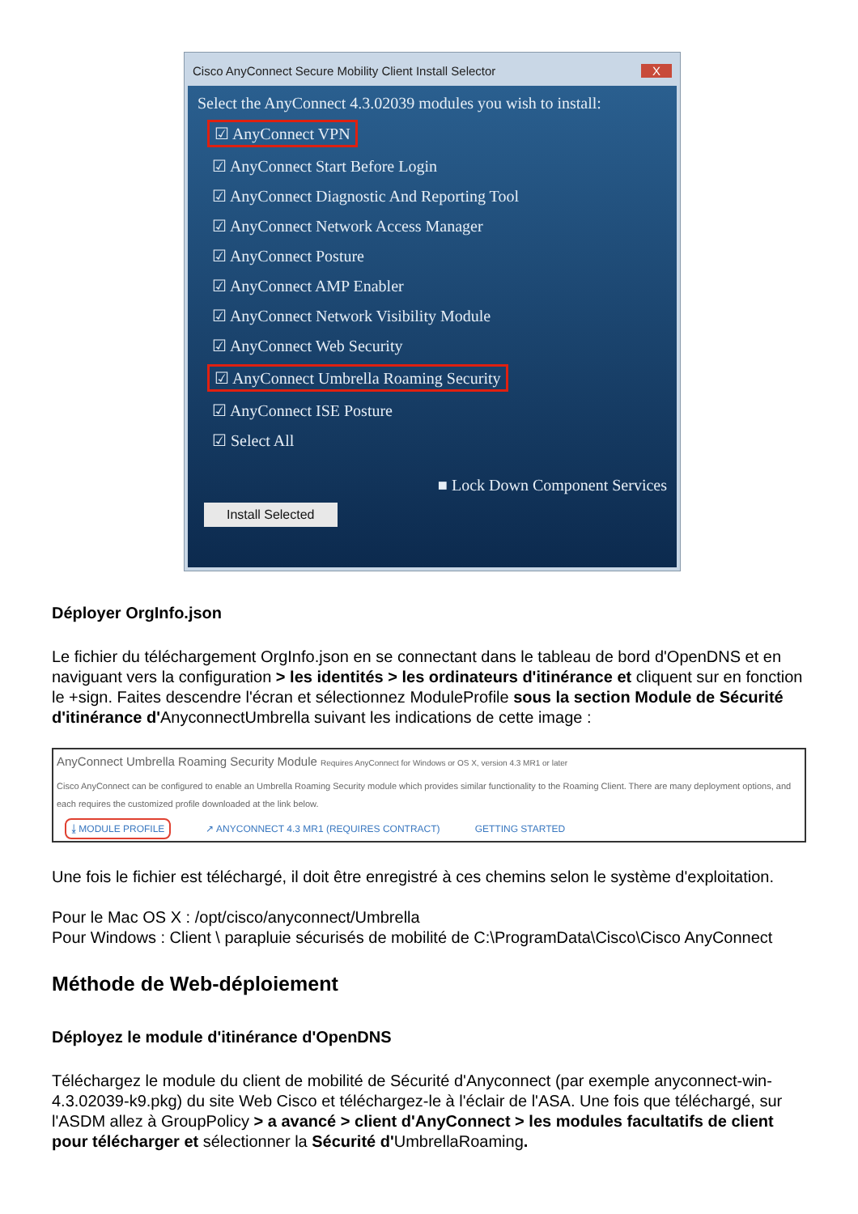Cisco AnyConnect Secure Mobility Client Install Selector X
Select the AnyConnect 4.3.02039 modules you wish to install:
☑ AnyConnect VPN
☑ AnyConnect Start Before Login
☑ AnyConnect Diagnostic And Reporting Tool
☑ AnyConnect Network Access Manager
☑ AnyConnect Posture
☑ AnyConnect AMP Enabler
☑ AnyConnect Network Visibility Module
☑ AnyConnect Web Security
☑ AnyConnect Umbrella Roaming Security
☑ AnyConnect ISE Posture
☑ Select All
■ Lock Down Component Services
Install Selected
Déployer OrgInfo.json
Le fichier du téléchargement OrgInfo.json en se connectant dans le tableau de bord d'OpenDNS et en naviguant vers la configuration > les identités > les ordinateurs d'itinérance et cliquent sur en fonction le +sign. Faites descendre l'écran et sélectionnez ModuleProfile sous la section Module de Sécurité d'itinérance d'AnyconnectUmbrella suivant les indications de cette image :
AnyConnect Umbrella Roaming Security Module Requires AnyConnect for Windows or OS X, version 4.3 MR1 or later
Cisco AnyConnect can be configured to enable an Umbrella Roaming Security module which provides similar functionality to the Roaming Client. There are many deployment options, and each requires the customized profile downloaded at the link below.
⤓ MODULE PROFILE ↗ ANYCONNECT 4.3 MR1 (REQUIRES CONTRACT) GETTING STARTED
Une fois le fichier est téléchargé, il doit être enregistré à ces chemins selon le système d'exploitation.
Pour le Mac OS X : /opt/cisco/anyconnect/Umbrella
Pour Windows : Client \ parapluie sécurisés de mobilité de C:\ProgramData\Cisco\Cisco AnyConnect
Méthode de Web-déploiement
Déployez le module d'itinérance d'OpenDNS
Téléchargez le module du client de mobilité de Sécurité d'Anyconnect (par exemple anyconnect-win-4.3.02039-k9.pkg) du site Web Cisco et téléchargez-le à l'éclair de l'ASA. Une fois que téléchargé, sur l'ASDM allez à GroupPolicy > a avancé > client d'AnyConnect > les modules facultatifs de client pour télécharger et sélectionner la Sécurité d'UmbrellaRoaming.